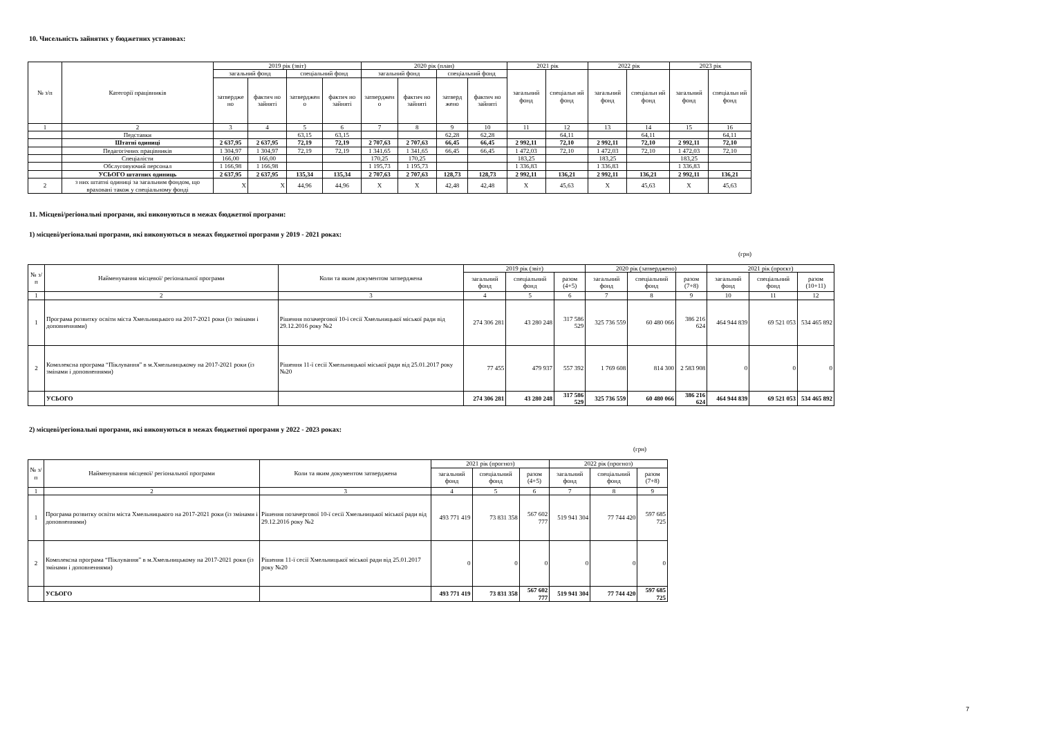10. Чисельність зайнятих у бюджетних установах:
| № з/п | Категорії працівників | 2019 рік (звіт) | | | | 2020 рік (план) | | | | 2021 рік | | 2022 рік | | 2023 рік | |
| --- | --- | --- | --- | --- | --- | --- | --- | --- | --- | --- | --- | --- | --- | --- | --- |
| | | загальний фонд | | спеціальний фонд | | загальний фонд | | спеціальний фонд | | загальний фонд | спеціальн ий фонд | загальний фонд | спеціальн ий фонд | загальний фонд | спеціальн ий фонд |
| | | затвердже но | фактич но зайняті | затверджен о | фактич но зайняті | затверджен о | фактич но зайняті | затверд жено | фактич но зайняті | | | | | | |
| 1 | 2 | 3 | 4 | 5 | 6 | 7 | 8 | 9 | 10 | 11 | 12 | 13 | 14 | 15 | 16 |
| | Педставки | | | 63,15 | 63,15 | | | 62,28 | 62,28 | | 64,11 | | 64,11 | | 64,11 |
| | Штатні одиниці | 2 637,95 | 2 637,95 | 72,19 | 72,19 | 2 707,63 | 2 707,63 | 66,45 | 66,45 | 2 992,11 | 72,10 | 2 992,11 | 72,10 | 2 992,11 | 72,10 |
| | Педагогічних працівників | 1 304,97 | 1 304,97 | 72,19 | 72,19 | 1 341,65 | 1 341,65 | 66,45 | 66,45 | 1 472,03 | 72,10 | 1 472,03 | 72,10 | 1 472,03 | 72,10 |
| | Спеціалісти | 166,00 | 166,00 | | | 170,25 | 170,25 | | | 183,25 | | 183,25 | | 183,25 | |
| | Обслуговуючий персонал | 1 166,98 | 1 166,98 | | | 1 195,73 | 1 195,73 | | | 1 336,83 | | 1 336,83 | | 1 336,83 | |
| | УСЬОГО штатних одиниць | 2 637,95 | 2 637,95 | 135,34 | 135,34 | 2 707,63 | 2 707,63 | 128,73 | 128,73 | 2 992,11 | 136,21 | 2 992,11 | 136,21 | 2 992,11 | 136,21 |
| 2 | з них штатні одиниці за загальним фондом, що враховані також у спеціальному фонді | X | X | 44,96 | 44,96 | X | X | 42,48 | 42,48 | X | 45,63 | X | 45,63 | X | 45,63 |
11. Місцеві/регіональні програми, які виконуються в межах бюджетної програми:
1) місцеві/регіональні програми, які виконуються в межах бюджетної програми у 2019 - 2021 роках:
(грн)
| № з/п | Найменування місцевої/ регіональної програми | Коли та яким документом затверджена | 2019 рік (звіт) | | | 2020 рік (затверджено) | | | 2021 рік (проєкт) | | |
| --- | --- | --- | --- | --- | --- | --- | --- | --- | --- | --- | --- |
| | | | загальний фонд | спеціальний фонд | разом (4+5) | загальний фонд | спеціальний фонд | разом (7+8) | загальний фонд | спеціальний фонд | разом (10+11) |
| 1 | 2 | 3 | 4 | 5 | 6 | 7 | 8 | 9 | 10 | 11 | 12 |
| 1 | Програма розвитку освіти міста Хмельницького на 2017-2021 роки (із змінами і доповненнями) | Рішення позачергової 10-ї сесії Хмельницької міської ради від 29.12.2016 року №2 | 274 306 281 | 43 280 248 | 317 586 529 | 325 736 559 | 60 480 066 | 386 216 624 | 464 944 839 | 69 521 053 | 534 465 892 |
| 2 | Комплексна програма “Піклування” в м.Хмельницькому на 2017-2021 роки (із змінами і доповненнями) | Рішення 11-ї сесії Хмельницької міської ради від 25.01.2017 року №20 | 77 455 | 479 937 | 557 392 | 1 769 608 | 814 300 | 2 583 908 | 0 | 0 | 0 |
| | УСЬОГО | | 274 306 281 | 43 280 248 | 317 586 529 | 325 736 559 | 60 480 066 | 386 216 624 | 464 944 839 | 69 521 053 | 534 465 892 |
2) місцеві/регіональні програми, які виконуються в межах бюджетної програми у 2022 - 2023 роках:
(грн)
| № з/п | Найменування місцевої/ регіональної програми | Коли та яким документом затверджена | 2021 рік (прогноз) | | | 2022 рік (прогноз) | | |
| --- | --- | --- | --- | --- | --- | --- | --- | --- |
| | | | загальний фонд | спеціальний фонд | разом (4+5) | загальний фонд | спеціальний фонд | разом (7+8) |
| 1 | 2 | 3 | 4 | 5 | 6 | 7 | 8 | 9 |
| 1 | Програма розвитку освіти міста Хмельницького на 2017-2021 роки (із змінами і доповненнями) | Рішення позачергової 10-ї сесії Хмельницької міської ради від 29.12.2016 року №2 | 493 771 419 | 73 831 358 | 567 602 777 | 519 941 304 | 77 744 420 | 597 685 725 |
| 2 | Комплексна програма “Піклування” в м.Хмельницькому на 2017-2021 роки (із змінами і доповненнями) | Рішення 11-ї сесії Хмельницької міської ради від 25.01.2017 року №20 | 0 | 0 | 0 | 0 | 0 | 0 |
| | УСЬОГО | | 493 771 419 | 73 831 358 | 567 602 777 | 519 941 304 | 77 744 420 | 597 685 725 |
7